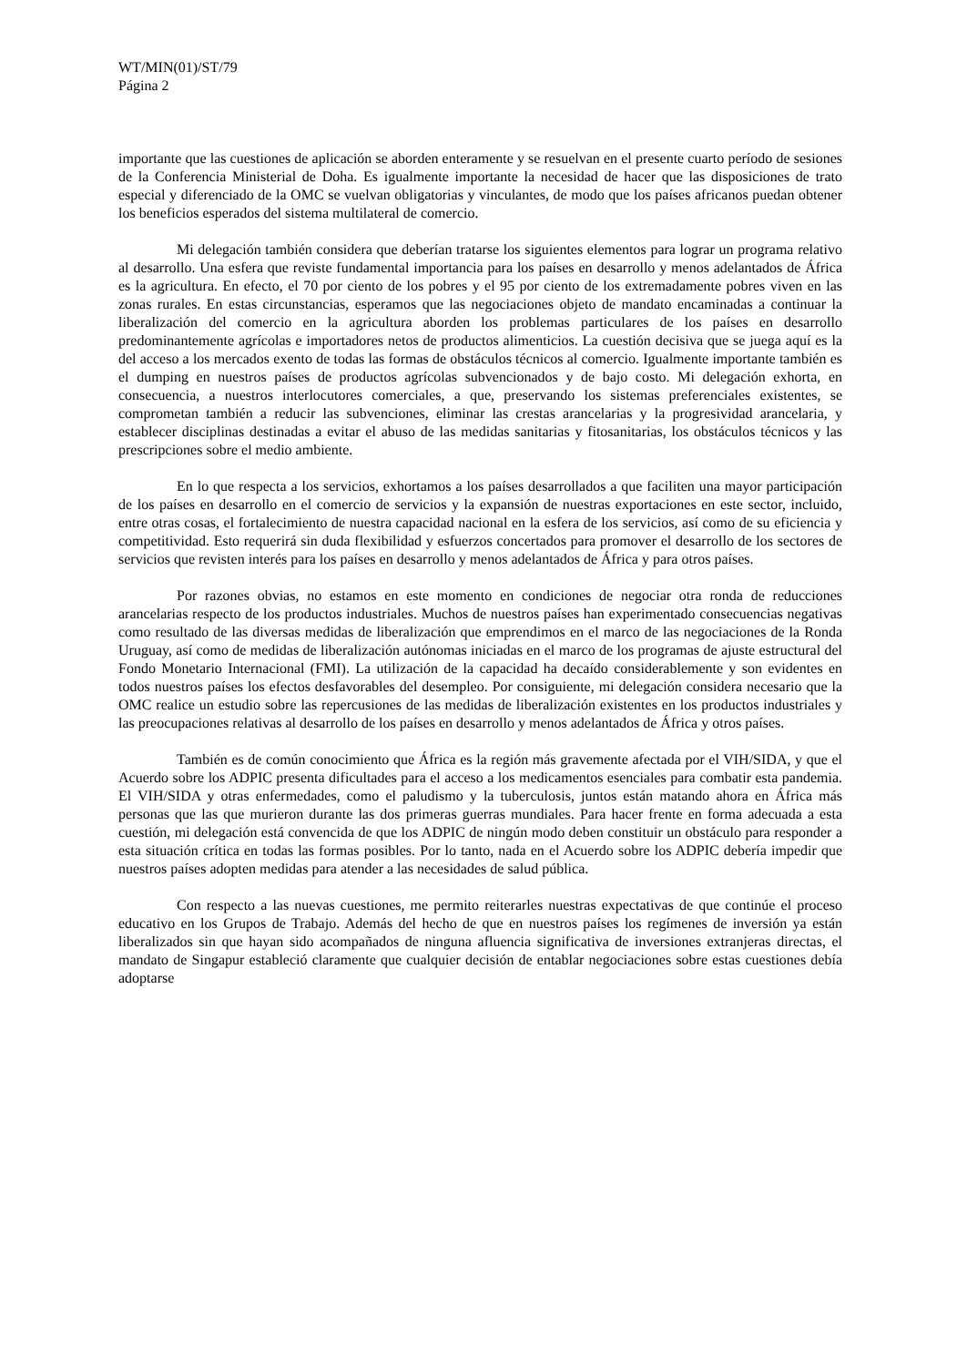WT/MIN(01)/ST/79
Página 2
importante que las cuestiones de aplicación se aborden enteramente y se resuelvan en el presente cuarto período de sesiones de la Conferencia Ministerial de Doha. Es igualmente importante la necesidad de hacer que las disposiciones de trato especial y diferenciado de la OMC se vuelvan obligatorias y vinculantes, de modo que los países africanos puedan obtener los beneficios esperados del sistema multilateral de comercio.
Mi delegación también considera que deberían tratarse los siguientes elementos para lograr un programa relativo al desarrollo. Una esfera que reviste fundamental importancia para los países en desarrollo y menos adelantados de África es la agricultura. En efecto, el 70 por ciento de los pobres y el 95 por ciento de los extremadamente pobres viven en las zonas rurales. En estas circunstancias, esperamos que las negociaciones objeto de mandato encaminadas a continuar la liberalización del comercio en la agricultura aborden los problemas particulares de los países en desarrollo predominantemente agrícolas e importadores netos de productos alimenticios. La cuestión decisiva que se juega aquí es la del acceso a los mercados exento de todas las formas de obstáculos técnicos al comercio. Igualmente importante también es el dumping en nuestros países de productos agrícolas subvencionados y de bajo costo. Mi delegación exhorta, en consecuencia, a nuestros interlocutores comerciales, a que, preservando los sistemas preferenciales existentes, se comprometan también a reducir las subvenciones, eliminar las crestas arancelarias y la progresividad arancelaria, y establecer disciplinas destinadas a evitar el abuso de las medidas sanitarias y fitosanitarias, los obstáculos técnicos y las prescripciones sobre el medio ambiente.
En lo que respecta a los servicios, exhortamos a los países desarrollados a que faciliten una mayor participación de los países en desarrollo en el comercio de servicios y la expansión de nuestras exportaciones en este sector, incluido, entre otras cosas, el fortalecimiento de nuestra capacidad nacional en la esfera de los servicios, así como de su eficiencia y competitividad. Esto requerirá sin duda flexibilidad y esfuerzos concertados para promover el desarrollo de los sectores de servicios que revisten interés para los países en desarrollo y menos adelantados de África y para otros países.
Por razones obvias, no estamos en este momento en condiciones de negociar otra ronda de reducciones arancelarias respecto de los productos industriales. Muchos de nuestros países han experimentado consecuencias negativas como resultado de las diversas medidas de liberalización que emprendimos en el marco de las negociaciones de la Ronda Uruguay, así como de medidas de liberalización autónomas iniciadas en el marco de los programas de ajuste estructural del Fondo Monetario Internacional (FMI). La utilización de la capacidad ha decaído considerablemente y son evidentes en todos nuestros países los efectos desfavorables del desempleo. Por consiguiente, mi delegación considera necesario que la OMC realice un estudio sobre las repercusiones de las medidas de liberalización existentes en los productos industriales y las preocupaciones relativas al desarrollo de los países en desarrollo y menos adelantados de África y otros países.
También es de común conocimiento que África es la región más gravemente afectada por el VIH/SIDA, y que el Acuerdo sobre los ADPIC presenta dificultades para el acceso a los medicamentos esenciales para combatir esta pandemia. El VIH/SIDA y otras enfermedades, como el paludismo y la tuberculosis, juntos están matando ahora en África más personas que las que murieron durante las dos primeras guerras mundiales. Para hacer frente en forma adecuada a esta cuestión, mi delegación está convencida de que los ADPIC de ningún modo deben constituir un obstáculo para responder a esta situación crítica en todas las formas posibles. Por lo tanto, nada en el Acuerdo sobre los ADPIC debería impedir que nuestros países adopten medidas para atender a las necesidades de salud pública.
Con respecto a las nuevas cuestiones, me permito reiterarles nuestras expectativas de que continúe el proceso educativo en los Grupos de Trabajo. Además del hecho de que en nuestros países los regímenes de inversión ya están liberalizados sin que hayan sido acompañados de ninguna afluencia significativa de inversiones extranjeras directas, el mandato de Singapur estableció claramente que cualquier decisión de entablar negociaciones sobre estas cuestiones debía adoptarse